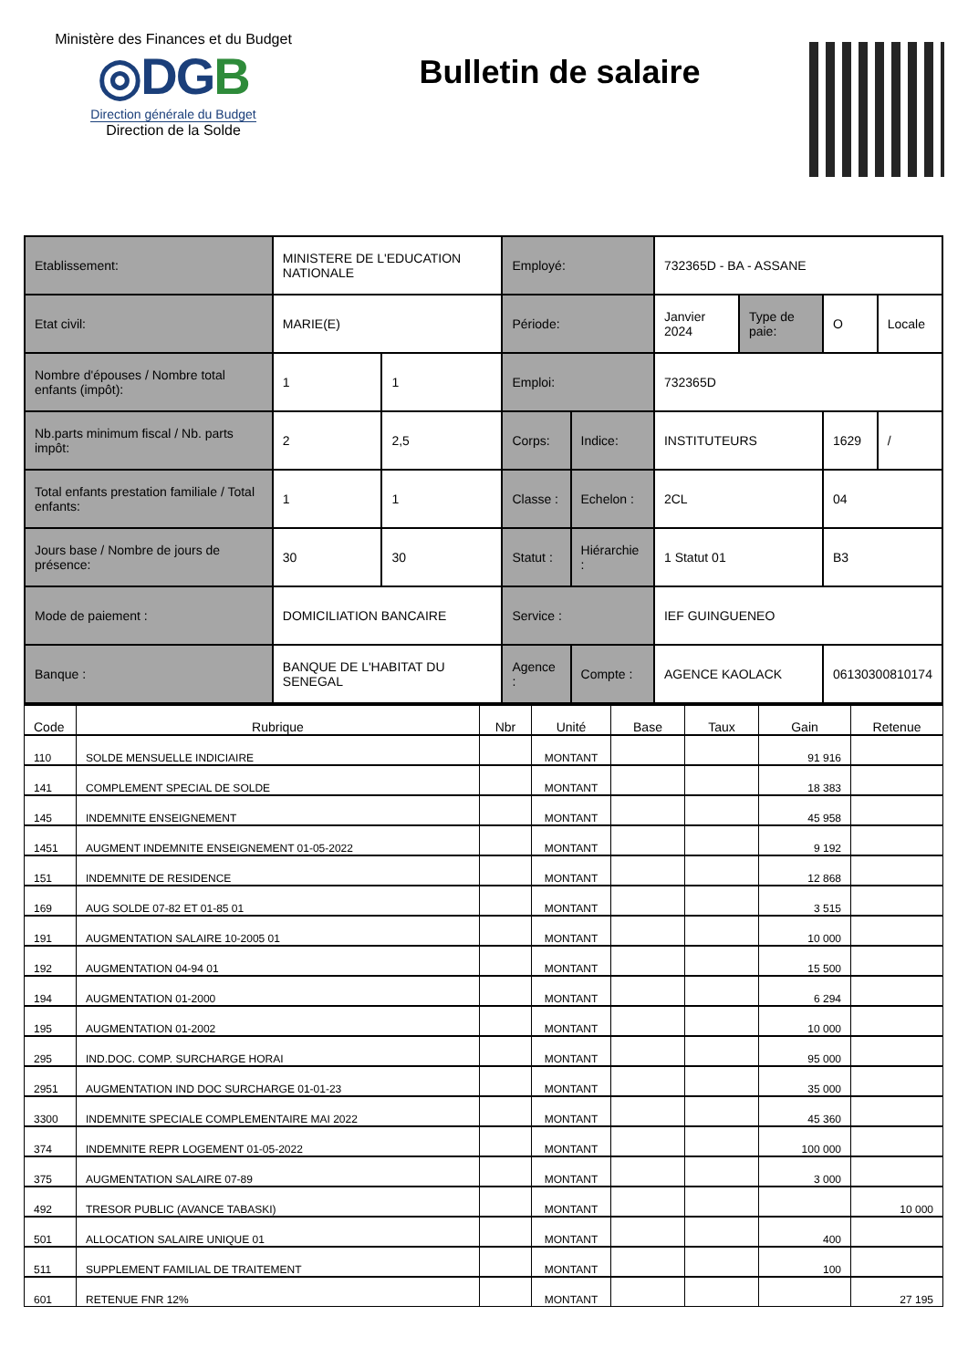Ministère des Finances et du Budget
◎DGB
Direction générale du Budget
Direction de la Solde
Bulletin de salaire
| Etablissement: | MINISTERE DE L'EDUCATION NATIONALE | | Employé: | | 732365D - BA - ASSANE | | | |
| Etat civil: | MARIE(E) | | Période: | | Janvier 2024 | Type de paie: | O | Locale |
| Nombre d'épouses / Nombre total enfants (impôt): | 1 | 1 | Emploi: | | 732365D | | | |
| Nb.parts minimum fiscal / Nb. parts impôt: | 2 | 2,5 | Corps: | Indice: | INSTITUTEURS | | 1629 | / |
| Total enfants prestation familiale / Total enfants: | 1 | 1 | Classe : | Echelon : | 2CL | | 04 | |
| Jours base / Nombre de jours de présence: | 30 | 30 | Statut : | Hiérarchie : | 1 Statut 01 | | B3 | |
| Mode de paiement : | DOMICILIATION BANCAIRE | | Service : | | IEF GUINGUENEO | | | |
| Banque : | BANQUE DE L'HABITAT DU SENEGAL | | Agence : | Compte : | AGENCE KAOLACK | | 06130300810174 | |
| Code | Rubrique | Nbr | Unité | Base | Taux | Gain | Retenue |
| --- | --- | --- | --- | --- | --- | --- | --- |
| 110 | SOLDE MENSUELLE INDICIAIRE | | MONTANT | | | 91 916 | |
| 141 | COMPLEMENT SPECIAL DE SOLDE | | MONTANT | | | 18 383 | |
| 145 | INDEMNITE ENSEIGNEMENT | | MONTANT | | | 45 958 | |
| 1451 | AUGMENT INDEMNITE ENSEIGNEMENT 01-05-2022 | | MONTANT | | | 9 192 | |
| 151 | INDEMNITE DE RESIDENCE | | MONTANT | | | 12 868 | |
| 169 | AUG SOLDE 07-82 ET 01-85 01 | | MONTANT | | | 3 515 | |
| 191 | AUGMENTATION SALAIRE 10-2005 01 | | MONTANT | | | 10 000 | |
| 192 | AUGMENTATION 04-94 01 | | MONTANT | | | 15 500 | |
| 194 | AUGMENTATION 01-2000 | | MONTANT | | | 6 294 | |
| 195 | AUGMENTATION 01-2002 | | MONTANT | | | 10 000 | |
| 295 | IND.DOC. COMP. SURCHARGE HORAI | | MONTANT | | | 95 000 | |
| 2951 | AUGMENTATION IND DOC SURCHARGE 01-01-23 | | MONTANT | | | 35 000 | |
| 3300 | INDEMNITE SPECIALE COMPLEMENTAIRE MAI 2022 | | MONTANT | | | 45 360 | |
| 374 | INDEMNITE REPR LOGEMENT 01-05-2022 | | MONTANT | | | 100 000 | |
| 375 | AUGMENTATION SALAIRE 07-89 | | MONTANT | | | 3 000 | |
| 492 | TRESOR PUBLIC (AVANCE TABASKI) | | MONTANT | | | | 10 000 |
| 501 | ALLOCATION SALAIRE UNIQUE 01 | | MONTANT | | | 400 | |
| 511 | SUPPLEMENT FAMILIAL DE TRAITEMENT | | MONTANT | | | 100 | |
| 601 | RETENUE FNR 12% | | MONTANT | | | | 27 195 |